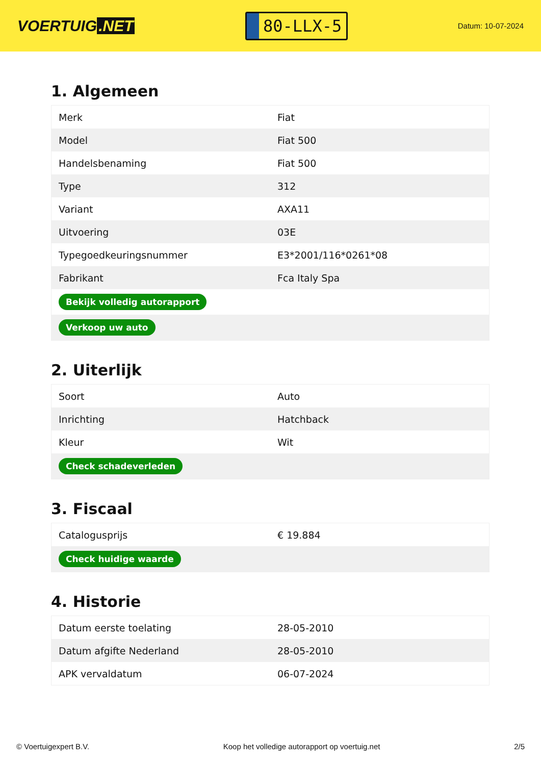VOERTUIG.NET
80-LLX-5
Datum: 10-07-2024
1. Algemeen
| Merk | Fiat |
| Model | Fiat 500 |
| Handelsbenaming | Fiat 500 |
| Type | 312 |
| Variant | AXA11 |
| Uitvoering | 03E |
| Typegoedkeuringsnummer | E3*2001/116*0261*08 |
| Fabrikant | Fca Italy Spa |
| Bekijk volledig autorapport | |
| Verkoop uw auto | |
2. Uiterlijk
| Soort | Auto |
| Inrichting | Hatchback |
| Kleur | Wit |
| Check schadeverleden | |
3. Fiscaal
| Catalogusprijs | € 19.884 |
| Check huidige waarde | |
4. Historie
| Datum eerste toelating | 28-05-2010 |
| Datum afgifte Nederland | 28-05-2010 |
| APK vervaldatum | 06-07-2024 |
© Voertuigexpert B.V. Koop het volledige autorapport op voertuig.net 2/5